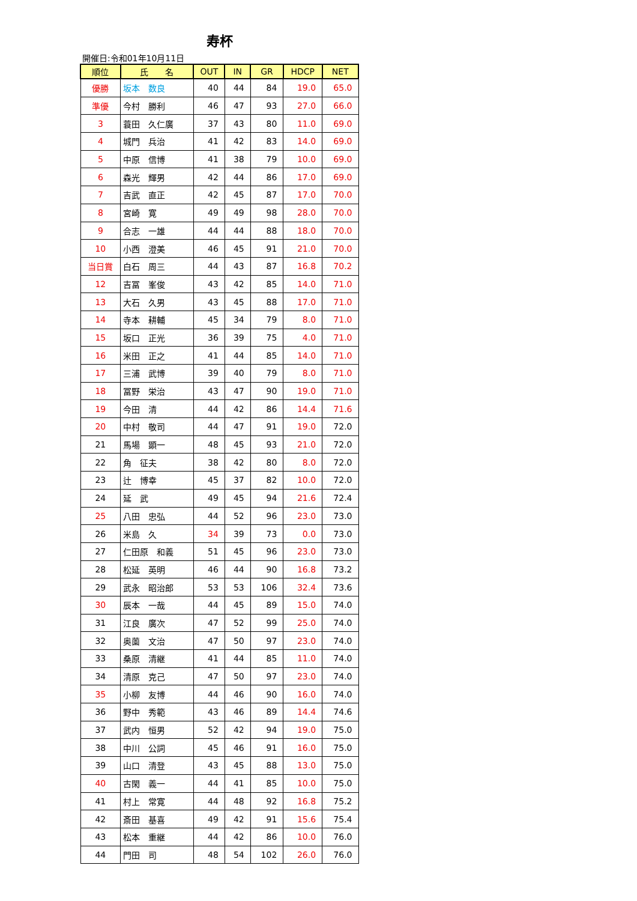寿杯
開催日:令和01年10月11日
| 順位 | 氏 名 | OUT | IN | GR | HDCP | NET |
| --- | --- | --- | --- | --- | --- | --- |
| 優勝 | 坂本 数良 | 40 | 44 | 84 | 19.0 | 65.0 |
| 準優 | 今村 勝利 | 46 | 47 | 93 | 27.0 | 66.0 |
| 3 | 蓑田 久仁廣 | 37 | 43 | 80 | 11.0 | 69.0 |
| 4 | 城門 兵治 | 41 | 42 | 83 | 14.0 | 69.0 |
| 5 | 中原 信博 | 41 | 38 | 79 | 10.0 | 69.0 |
| 6 | 森光 輝男 | 42 | 44 | 86 | 17.0 | 69.0 |
| 7 | 吉武 直正 | 42 | 45 | 87 | 17.0 | 70.0 |
| 8 | 宮崎 寛 | 49 | 49 | 98 | 28.0 | 70.0 |
| 9 | 合志 一雄 | 44 | 44 | 88 | 18.0 | 70.0 |
| 10 | 小西 澄美 | 46 | 45 | 91 | 21.0 | 70.0 |
| 当日賞 | 白石 周三 | 44 | 43 | 87 | 16.8 | 70.2 |
| 12 | 吉冨 峯俊 | 43 | 42 | 85 | 14.0 | 71.0 |
| 13 | 大石 久男 | 43 | 45 | 88 | 17.0 | 71.0 |
| 14 | 寺本 耕輔 | 45 | 34 | 79 | 8.0 | 71.0 |
| 15 | 坂口 正光 | 36 | 39 | 75 | 4.0 | 71.0 |
| 16 | 米田 正之 | 41 | 44 | 85 | 14.0 | 71.0 |
| 17 | 三浦 武博 | 39 | 40 | 79 | 8.0 | 71.0 |
| 18 | 冨野 栄治 | 43 | 47 | 90 | 19.0 | 71.0 |
| 19 | 今田 清 | 44 | 42 | 86 | 14.4 | 71.6 |
| 20 | 中村 敬司 | 44 | 47 | 91 | 19.0 | 72.0 |
| 21 | 馬場 顕一 | 48 | 45 | 93 | 21.0 | 72.0 |
| 22 | 角 征夫 | 38 | 42 | 80 | 8.0 | 72.0 |
| 23 | 辻 博幸 | 45 | 37 | 82 | 10.0 | 72.0 |
| 24 | 延 武 | 49 | 45 | 94 | 21.6 | 72.4 |
| 25 | 八田 忠弘 | 44 | 52 | 96 | 23.0 | 73.0 |
| 26 | 米島 久 | 34 | 39 | 73 | 0.0 | 73.0 |
| 27 | 仁田原 和義 | 51 | 45 | 96 | 23.0 | 73.0 |
| 28 | 松延 英明 | 46 | 44 | 90 | 16.8 | 73.2 |
| 29 | 武永 昭治郎 | 53 | 53 | 106 | 32.4 | 73.6 |
| 30 | 辰本 一哉 | 44 | 45 | 89 | 15.0 | 74.0 |
| 31 | 江良 廣次 | 47 | 52 | 99 | 25.0 | 74.0 |
| 32 | 奥薗 文治 | 47 | 50 | 97 | 23.0 | 74.0 |
| 33 | 桑原 清継 | 41 | 44 | 85 | 11.0 | 74.0 |
| 34 | 清原 克己 | 47 | 50 | 97 | 23.0 | 74.0 |
| 35 | 小柳 友博 | 44 | 46 | 90 | 16.0 | 74.0 |
| 36 | 野中 秀範 | 43 | 46 | 89 | 14.4 | 74.6 |
| 37 | 武内 恒男 | 52 | 42 | 94 | 19.0 | 75.0 |
| 38 | 中川 公詞 | 45 | 46 | 91 | 16.0 | 75.0 |
| 39 | 山口 清登 | 43 | 45 | 88 | 13.0 | 75.0 |
| 40 | 古閑 義一 | 44 | 41 | 85 | 10.0 | 75.0 |
| 41 | 村上 常寛 | 44 | 48 | 92 | 16.8 | 75.2 |
| 42 | 斎田 基喜 | 49 | 42 | 91 | 15.6 | 75.4 |
| 43 | 松本 重継 | 44 | 42 | 86 | 10.0 | 76.0 |
| 44 | 門田 司 | 48 | 54 | 102 | 26.0 | 76.0 |